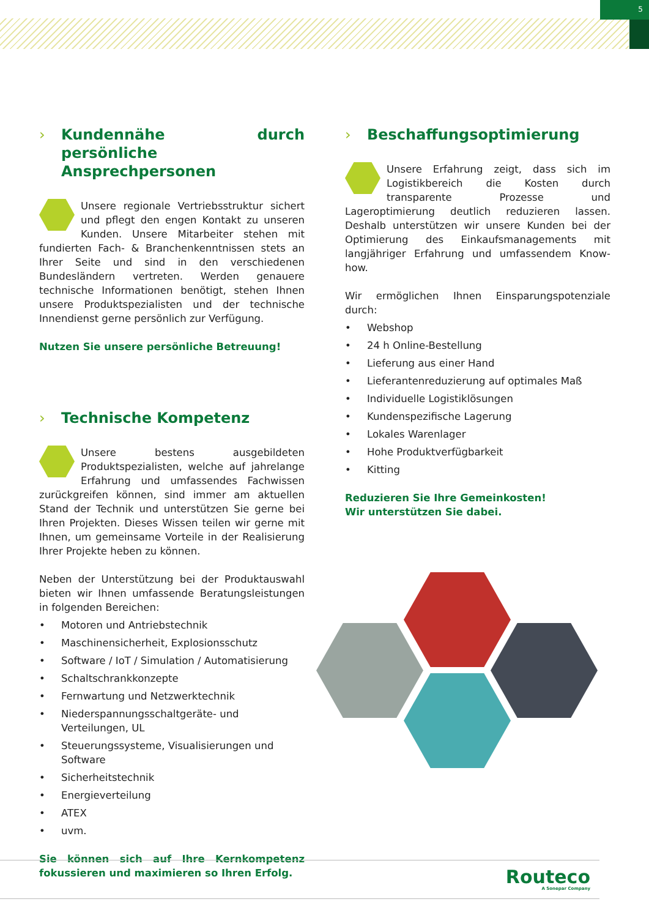5
Kundennähe durch persönliche Ansprechpersonen
Unsere regionale Vertriebsstruktur sichert und pflegt den engen Kontakt zu unseren Kunden. Unsere Mitarbeiter stehen mit fundierten Fach- & Branchenkenntnissen stets an Ihrer Seite und sind in den verschiedenen Bundesländern vertreten. Werden genauere technische Informationen benötigt, stehen Ihnen unsere Produktspezialisten und der technische Innendienst gerne persönlich zur Verfügung.
Nutzen Sie unsere persönliche Betreuung!
Technische Kompetenz
Unsere bestens ausgebildeten Produktspezialisten, welche auf jahrelange Erfahrung und umfassendes Fachwissen zurückgreifen können, sind immer am aktuellen Stand der Technik und unterstützen Sie gerne bei Ihren Projekten. Dieses Wissen teilen wir gerne mit Ihnen, um gemeinsame Vorteile in der Realisierung Ihrer Projekte heben zu können.
Neben der Unterstützung bei der Produktauswahl bieten wir Ihnen umfassende Beratungsleistungen in folgenden Bereichen:
Motoren und Antriebstechnik
Maschinensicherheit, Explosionsschutz
Software / IoT / Simulation / Automatisierung
Schaltschrankkonzepte
Fernwartung und Netzwerktechnik
Niederspannungsschaltgeräte- und Verteilungen, UL
Steuerungssysteme, Visualisierungen und Software
Sicherheitstechnik
Energieverteilung
ATEX
uvm.
Sie können sich auf Ihre Kernkompetenz fokussieren und maximieren so Ihren Erfolg.
Beschaffungsoptimierung
Unsere Erfahrung zeigt, dass sich im Logistikbereich die Kosten durch transparente Prozesse und Lageroptimierung deutlich reduzieren lassen. Deshalb unterstützen wir unsere Kunden bei der Optimierung des Einkaufsmanagements mit langjähriger Erfahrung und umfassendem Know-how.
Wir ermöglichen Ihnen Einsparungspotenziale durch:
Webshop
24 h Online-Bestellung
Lieferung aus einer Hand
Lieferantenreduzierung auf optimales Maß
Individuelle Logistiklösungen
Kundenspezifische Lagerung
Lokales Warenlager
Hohe Produktverfügbarkeit
Kitting
Reduzieren Sie Ihre Gemeinkosten!
Wir unterstützen Sie dabei.
Routeco
A Sonepar Company